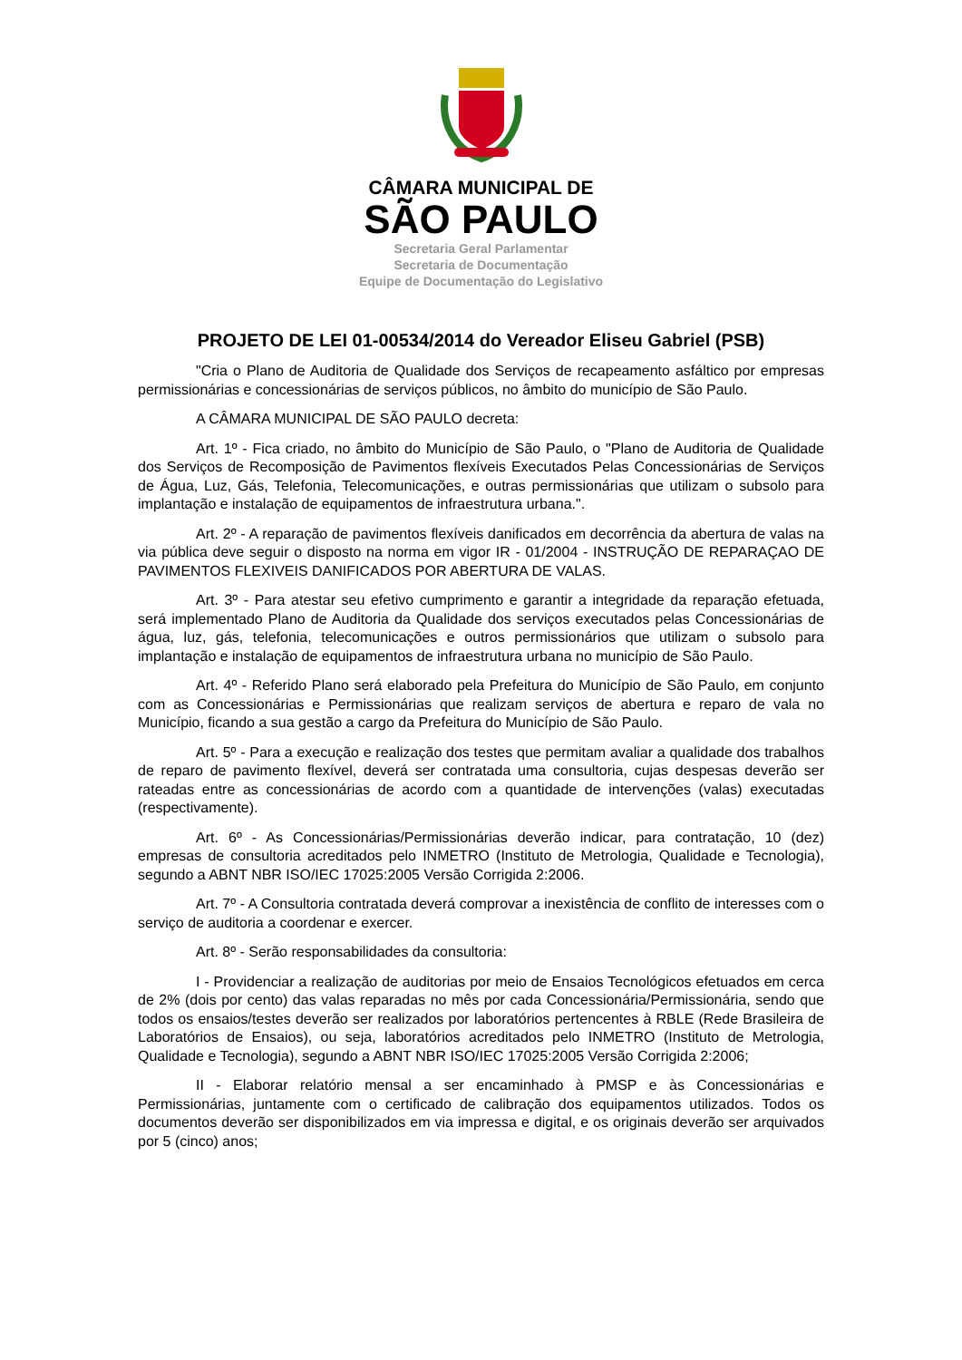CÂMARA MUNICIPAL DE
SÃO PAULO
Secretaria Geral Parlamentar
Secretaria de Documentação
Equipe de Documentação do Legislativo
PROJETO DE LEI 01-00534/2014 do Vereador Eliseu Gabriel (PSB)
"Cria o Plano de Auditoria de Qualidade dos Serviços de recapeamento asfáltico por empresas permissionárias e concessionárias de serviços públicos, no âmbito do município de São Paulo.
A CÂMARA MUNICIPAL DE SÃO PAULO decreta:
Art. 1º - Fica criado, no âmbito do Município de São Paulo, o "Plano de Auditoria de Qualidade dos Serviços de Recomposição de Pavimentos flexíveis Executados Pelas Concessionárias de Serviços de Água, Luz, Gás, Telefonia, Telecomunicações, e outras permissionárias que utilizam o subsolo para implantação e instalação de equipamentos de infraestrutura urbana.".
Art. 2º - A reparação de pavimentos flexíveis danificados em decorrência da abertura de valas na via pública deve seguir o disposto na norma em vigor IR - 01/2004 - INSTRUÇÃO DE REPARAÇAO DE PAVIMENTOS FLEXIVEIS DANIFICADOS POR ABERTURA DE VALAS.
Art. 3º - Para atestar seu efetivo cumprimento e garantir a integridade da reparação efetuada, será implementado Plano de Auditoria da Qualidade dos serviços executados pelas Concessionárias de água, luz, gás, telefonia, telecomunicações e outros permissionários que utilizam o subsolo para implantação e instalação de equipamentos de infraestrutura urbana no município de São Paulo.
Art. 4º - Referido Plano será elaborado pela Prefeitura do Município de São Paulo, em conjunto com as Concessionárias e Permissionárias que realizam serviços de abertura e reparo de vala no Município, ficando a sua gestão a cargo da Prefeitura do Município de São Paulo.
Art. 5º - Para a execução e realização dos testes que permitam avaliar a qualidade dos trabalhos de reparo de pavimento flexível, deverá ser contratada uma consultoria, cujas despesas deverão ser rateadas entre as concessionárias de acordo com a quantidade de intervenções (valas) executadas (respectivamente).
Art. 6º - As Concessionárias/Permissionárias deverão indicar, para contratação, 10 (dez) empresas de consultoria acreditados pelo INMETRO (Instituto de Metrologia, Qualidade e Tecnologia), segundo a ABNT NBR ISO/IEC 17025:2005 Versão Corrigida 2:2006.
Art. 7º - A Consultoria contratada deverá comprovar a inexistência de conflito de interesses com o serviço de auditoria a coordenar e exercer.
Art. 8º - Serão responsabilidades da consultoria:
I - Providenciar a realização de auditorias por meio de Ensaios Tecnológicos efetuados em cerca de 2% (dois por cento) das valas reparadas no mês por cada Concessionária/Permissionária, sendo que todos os ensaios/testes deverão ser realizados por laboratórios pertencentes à RBLE (Rede Brasileira de Laboratórios de Ensaios), ou seja, laboratórios acreditados pelo INMETRO (Instituto de Metrologia, Qualidade e Tecnologia), segundo a ABNT NBR ISO/IEC 17025:2005 Versão Corrigida 2:2006;
II - Elaborar relatório mensal a ser encaminhado à PMSP e às Concessionárias e Permissionárias, juntamente com o certificado de calibração dos equipamentos utilizados. Todos os documentos deverão ser disponibilizados em via impressa e digital, e os originais deverão ser arquivados por 5 (cinco) anos;